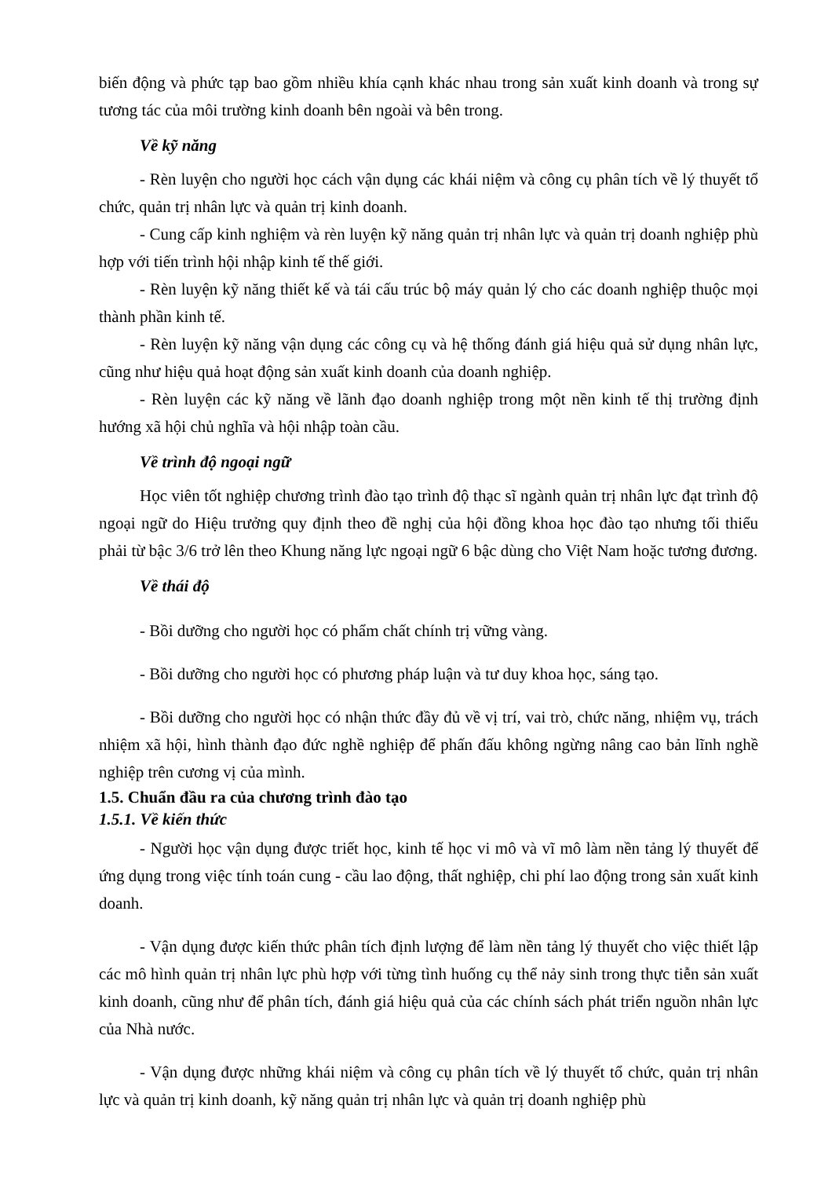biến động và phức tạp bao gồm nhiều khía cạnh khác nhau trong sản xuất kinh doanh và trong sự tương tác của môi trường kinh doanh bên ngoài và bên trong.
Về kỹ năng
- Rèn luyện cho người học cách vận dụng các khái niệm và công cụ phân tích về lý thuyết tổ chức, quản trị nhân lực và quản trị kinh doanh.
- Cung cấp kinh nghiệm và rèn luyện kỹ năng quản trị nhân lực và quản trị doanh nghiệp phù hợp với tiến trình hội nhập kinh tế thế giới.
- Rèn luyện kỹ năng thiết kế và tái cấu trúc bộ máy quản lý cho các doanh nghiệp thuộc mọi thành phần kinh tế.
- Rèn luyện kỹ năng vận dụng các công cụ và hệ thống đánh giá hiệu quả sử dụng nhân lực, cũng như hiệu quả hoạt động sản xuất kinh doanh của doanh nghiệp.
- Rèn luyện các kỹ năng về lãnh đạo doanh nghiệp trong một nền kinh tế thị trường định hướng xã hội chủ nghĩa và hội nhập toàn cầu.
Về trình độ ngoại ngữ
Học viên tốt nghiệp chương trình đào tạo trình độ thạc sĩ ngành quản trị nhân lực đạt trình độ ngoại ngữ do Hiệu trưởng quy định theo đề nghị của hội đồng khoa học đào tạo nhưng tối thiểu phải từ bậc 3/6 trở lên theo Khung năng lực ngoại ngữ 6 bậc dùng cho Việt Nam hoặc tương đương.
Về thái độ
- Bồi dưỡng cho người học có phẩm chất chính trị vững vàng.
- Bồi dưỡng cho người học có phương pháp luận và tư duy khoa học, sáng tạo.
- Bồi dưỡng cho người học có nhận thức đầy đủ về vị trí, vai trò, chức năng, nhiệm vụ, trách nhiệm xã hội, hình thành đạo đức nghề nghiệp để phấn đấu không ngừng nâng cao bản lĩnh nghề nghiệp trên cương vị của mình.
1.5. Chuẩn đầu ra của chương trình đào tạo
1.5.1. Về kiến thức
- Người học vận dụng được triết học, kinh tế học vi mô và vĩ mô làm nền tảng lý thuyết để ứng dụng trong việc tính toán cung - cầu lao động, thất nghiệp, chi phí lao động trong sản xuất kinh doanh.
- Vận dụng được kiến thức phân tích định lượng để làm nền tảng lý thuyết cho việc thiết lập các mô hình quản trị nhân lực phù hợp với từng tình huống cụ thể nảy sinh trong thực tiễn sản xuất kinh doanh, cũng như để phân tích, đánh giá hiệu quả của các chính sách phát triển nguồn nhân lực của Nhà nước.
- Vận dụng được những khái niệm và công cụ phân tích về lý thuyết tổ chức, quản trị nhân lực và quản trị kinh doanh, kỹ năng quản trị nhân lực và quản trị doanh nghiệp phù